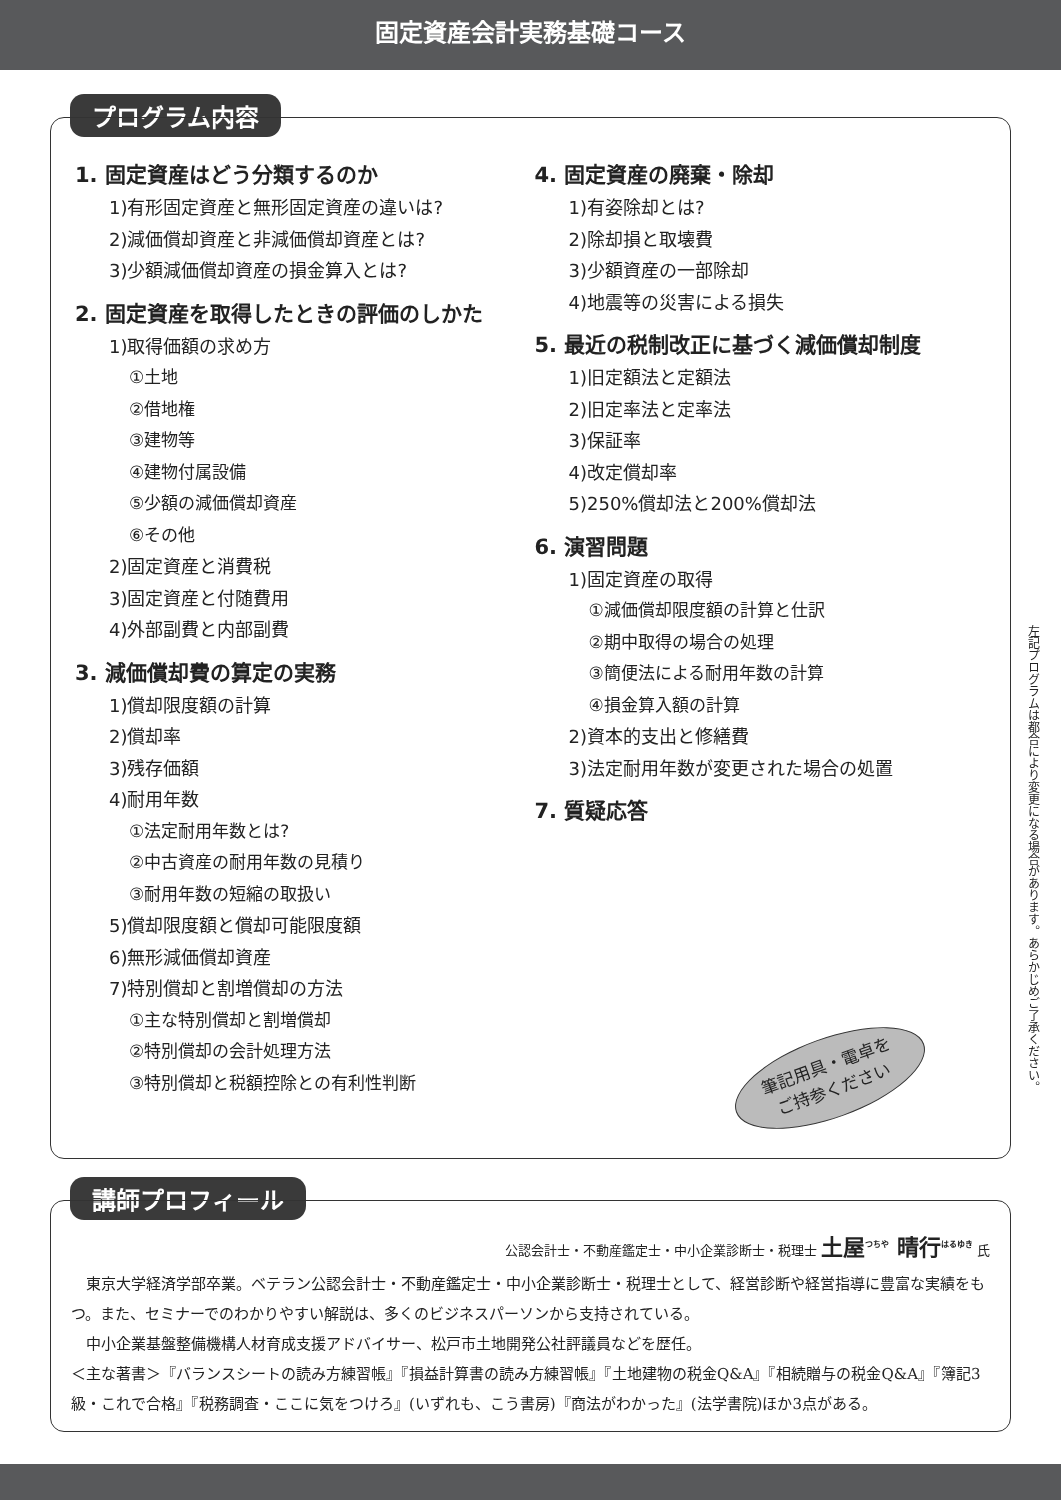固定資産会計実務基礎コース
プログラム内容
1. 固定資産はどう分類するのか
1)有形固定資産と無形固定資産の違いは?
2)減価償却資産と非減価償却資産とは?
3)少額減価償却資産の損金算入とは?
2. 固定資産を取得したときの評価のしかた
1)取得価額の求め方
①土地
②借地権
③建物等
④建物付属設備
⑤少額の減価償却資産
⑥その他
2)固定資産と消費税
3)固定資産と付随費用
4)外部副費と内部副費
3. 減価償却費の算定の実務
1)償却限度額の計算
2)償却率
3)残存価額
4)耐用年数
①法定耐用年数とは?
②中古資産の耐用年数の見積り
③耐用年数の短縮の取扱い
5)償却限度額と償却可能限度額
6)無形減価償却資産
7)特別償却と割増償却の方法
①主な特別償却と割増償却
②特別償却の会計処理方法
③特別償却と税額控除との有利性判断
4. 固定資産の廃棄・除却
1)有姿除却とは?
2)除却損と取壊費
3)少額資産の一部除却
4)地震等の災害による損失
5. 最近の税制改正に基づく減価償却制度
1)旧定額法と定額法
2)旧定率法と定率法
3)保証率
4)改定償却率
5)250%償却法と200%償却法
6. 演習問題
1)固定資産の取得
①減価償却限度額の計算と仕訳
②期中取得の場合の処理
③簡便法による耐用年数の計算
④損金算入額の計算
2)資本的支出と修繕費
3)法定耐用年数が変更された場合の処置
7. 質疑応答
筆記用具・電卓を
ご持参ください
左記プログラムは都合により変更になる場合があります。あらかじめご了承ください。
講師プロフィール
公認会計士・不動産鑑定士・中小企業診断士・税理士 土屋<sup>つちや</sup> 晴行<sup>はるゆき</sup> 氏
　東京大学経済学部卒業。ベテラン公認会計士・不動産鑑定士・中小企業診断士・税理士として、経営診断や経営指導に豊富な実績をもつ。また、セミナーでのわかりやすい解説は、多くのビジネスパーソンから支持されている。
　中小企業基盤整備機構人材育成支援アドバイサー、松戸市土地開発公社評議員などを歴任。
＜主な著書＞『バランスシートの読み方練習帳』『損益計算書の読み方練習帳』『土地建物の税金Q&A』『相続贈与の税金Q&A』『簿記3級・これで合格』『税務調査・ここに気をつけろ』(いずれも、こう書房)『商法がわかった』(法学書院)ほか3点がある。